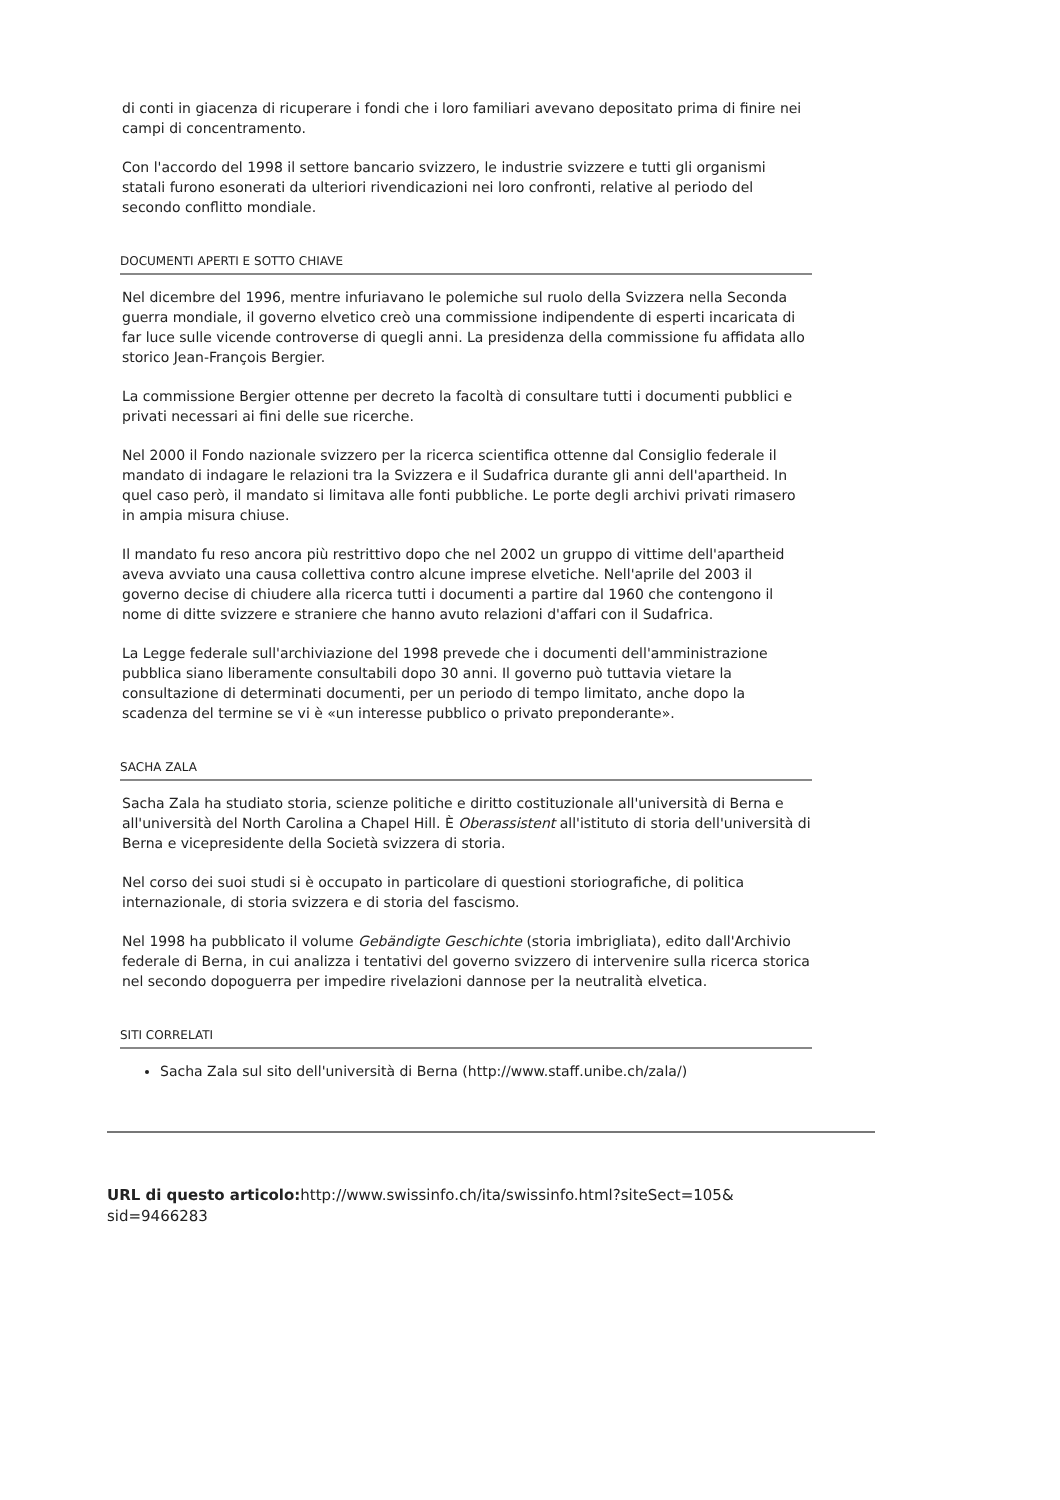di conti in giacenza di ricuperare i fondi che i loro familiari avevano depositato prima di finire nei campi di concentramento.
Con l'accordo del 1998 il settore bancario svizzero, le industrie svizzere e tutti gli organismi statali furono esonerati da ulteriori rivendicazioni nei loro confronti, relative al periodo del secondo conflitto mondiale.
DOCUMENTI APERTI E SOTTO CHIAVE
Nel dicembre del 1996, mentre infuriavano le polemiche sul ruolo della Svizzera nella Seconda guerra mondiale, il governo elvetico creò una commissione indipendente di esperti incaricata di far luce sulle vicende controverse di quegli anni. La presidenza della commissione fu affidata allo storico Jean-François Bergier.
La commissione Bergier ottenne per decreto la facoltà di consultare tutti i documenti pubblici e privati necessari ai fini delle sue ricerche.
Nel 2000 il Fondo nazionale svizzero per la ricerca scientifica ottenne dal Consiglio federale il mandato di indagare le relazioni tra la Svizzera e il Sudafrica durante gli anni dell'apartheid. In quel caso però, il mandato si limitava alle fonti pubbliche. Le porte degli archivi privati rimasero in ampia misura chiuse.
Il mandato fu reso ancora più restrittivo dopo che nel 2002 un gruppo di vittime dell'apartheid aveva avviato una causa collettiva contro alcune imprese elvetiche. Nell'aprile del 2003 il governo decise di chiudere alla ricerca tutti i documenti a partire dal 1960 che contengono il nome di ditte svizzere e straniere che hanno avuto relazioni d'affari con il Sudafrica.
La Legge federale sull'archiviazione del 1998 prevede che i documenti dell'amministrazione pubblica siano liberamente consultabili dopo 30 anni. Il governo può tuttavia vietare la consultazione di determinati documenti, per un periodo di tempo limitato, anche dopo la scadenza del termine se vi è «un interesse pubblico o privato preponderante».
SACHA ZALA
Sacha Zala ha studiato storia, scienze politiche e diritto costituzionale all'università di Berna e all'università del North Carolina a Chapel Hill. È Oberassistent all'istituto di storia dell'università di Berna e vicepresidente della Società svizzera di storia.
Nel corso dei suoi studi si è occupato in particolare di questioni storiografiche, di politica internazionale, di storia svizzera e di storia del fascismo.
Nel 1998 ha pubblicato il volume Gebändigte Geschichte (storia imbrigliata), edito dall'Archivio federale di Berna, in cui analizza i tentativi del governo svizzero di intervenire sulla ricerca storica nel secondo dopoguerra per impedire rivelazioni dannose per la neutralità elvetica.
SITI CORRELATI
Sacha Zala sul sito dell'università di Berna (http://www.staff.unibe.ch/zala/)
URL di questo articolo: http://www.swissinfo.ch/ita/swissinfo.html?siteSect=105&
sid=9466283